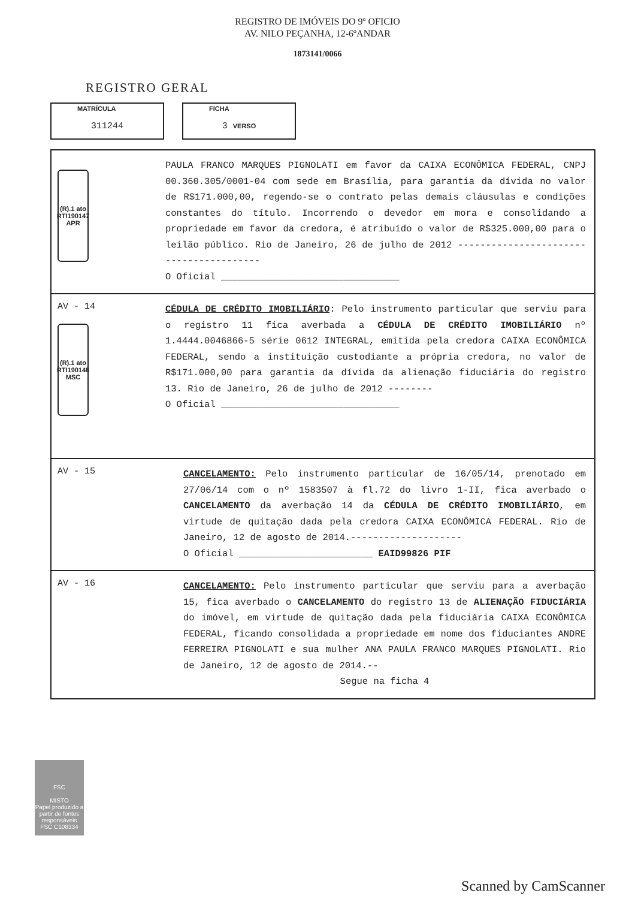REGISTRO DE IMÓVEIS DO 9º OFICIO
AV. NILO PEÇANHA, 12-6ºANDAR
1873141/0066
REGISTRO GERAL
MATRÍCULA
311244
FICHA
3 VERSO
(R).1 ato RTI190147 APR
PAULA FRANCO MARQUES PIGNOLATI em favor da CAIXA ECONÔMICA FEDERAL, CNPJ 00.360.305/0001-04 com sede em Brasília, para garantia da dívida no valor de R$171.000,00, regendo-se o contrato pelas demais cláusulas e condições constantes do título. Incorrendo o devedor em mora e consolidando a propriedade em favor da credora, é atribuído o valor de R$325.000,00 para o leilão público. Rio de Janeiro, 26 de julho de 2012 ----------------------------------------
O Oficial ________________________________
AV - 14
(R).1 ato RTI190148 MSC
CÉDULA DE CRÉDITO IMOBILIÁRIO: Pelo instrumento particular que serviu para o registro 11 fica averbada a CÉDULA DE CRÉDITO IMOBILIÁRIO nº 1.4444.0046866-5 série 0612 INTEGRAL, emitida pela credora CAIXA ECONÔMICA FEDERAL, sendo a instituição custodiante a própria credora, no valor de R$171.000,00 para garantia da dívida da alienação fiduciária do registro 13. Rio de Janeiro, 26 de julho de 2012 --------
O Oficial ________________________________
AV - 15
CANCELAMENTO: Pelo instrumento particular de 16/05/14, prenotado em 27/06/14 com o nº 1583507 à fl.72 do livro 1-II, fica averbado o CANCELAMENTO da averbação 14 da CÉDULA DE CRÉDITO IMOBILIÁRIO, em virtude de quitação dada pela credora CAIXA ECONÔMICA FEDERAL. Rio de Janeiro, 12 de agosto de 2014.--------------------
O Oficial ________________________ EAID99826 PIF
AV - 16
CANCELAMENTO: Pelo instrumento particular que serviu para a averbação 15, fica averbado o CANCELAMENTO do registro 13 de ALIENAÇÃO FIDUCIÁRIA do imóvel, em virtude de quitação dada pela fiduciária CAIXA ECONÔMICA FEDERAL, ficando consolidada a propriedade em nome dos fiduciantes ANDRE FERREIRA PIGNOLATI e sua mulher ANA PAULA FRANCO MARQUES PIGNOLATI. Rio de Janeiro, 12 de agosto de 2014.--
Segue na ficha 4
FSC
MISTO
Papel produzido a partir de fontes responsáveis
FSC C108334
Scanned by CamScanner